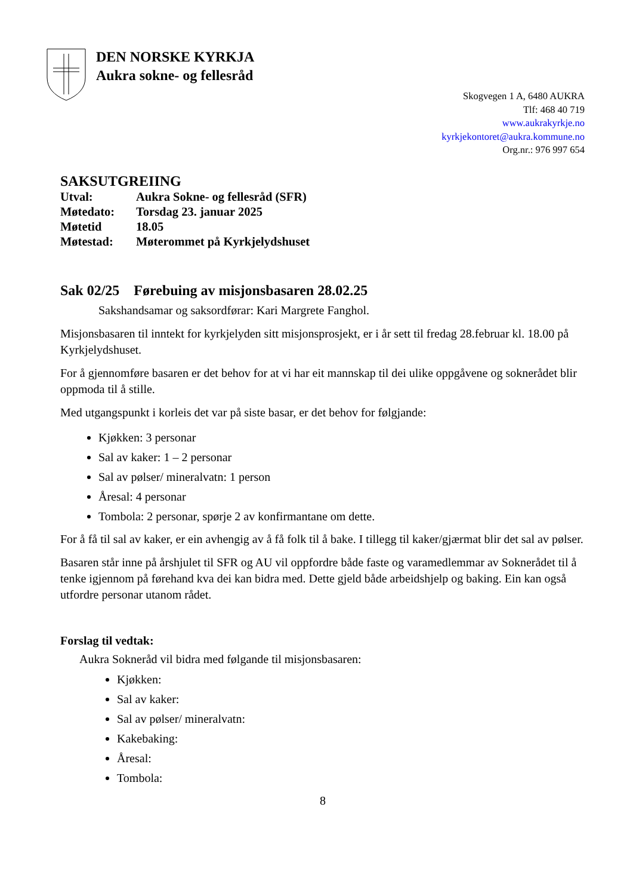DEN NORSKE KYRKJA
Aukra sokne- og fellesråd
Skogvegen 1 A, 6480 AUKRA
Tlf: 468 40 719
www.aukrakyrkje.no
kyrkjekontoret@aukra.kommune.no
Org.nr.: 976 997 654
SAKSUTGREIING
| Utval: | Aukra Sokne- og fellesråd (SFR) |
| Møtedato: | Torsdag 23. januar 2025 |
| Møtetid | 18.05 |
| Møtestad: | Møterommet på Kyrkjelydshuset |
Sak 02/25 Førebuing av misjonsbasaren 28.02.25
Sakshandsamar og saksordførar: Kari Margrete Fanghol.
Misjonsbasaren til inntekt for kyrkjelyden sitt misjonsprosjekt, er i år sett til fredag 28.februar kl. 18.00 på Kyrkjelydshuset.
For å gjennomføre basaren er det behov for at vi har eit mannskap til dei ulike oppgåvene og soknerådet blir oppmoda til å stille.
Med utgangspunkt i korleis det var på siste basar, er det behov for følgjande:
Kjøkken: 3 personar
Sal av kaker: 1 – 2 personar
Sal av pølser/ mineralvatn: 1 person
Åresal: 4 personar
Tombola: 2 personar, spørje 2 av konfirmantane om dette.
For å få til sal av kaker, er ein avhengig av å få folk til å bake. I tillegg til kaker/gjærmat blir det sal av pølser.
Basaren står inne på årshjulet til SFR og AU vil oppfordre både faste og varamedlemmar av Soknerådet til å tenke igjennom på førehand kva dei kan bidra med. Dette gjeld både arbeidshjelp og baking. Ein kan også utfordre personar utanom rådet.
Forslag til vedtak:
Aukra Sokneråd vil bidra med følgande til misjonsbasaren:
Kjøkken:
Sal av kaker:
Sal av pølser/ mineralvatn:
Kakebaking:
Åresal:
Tombola:
8